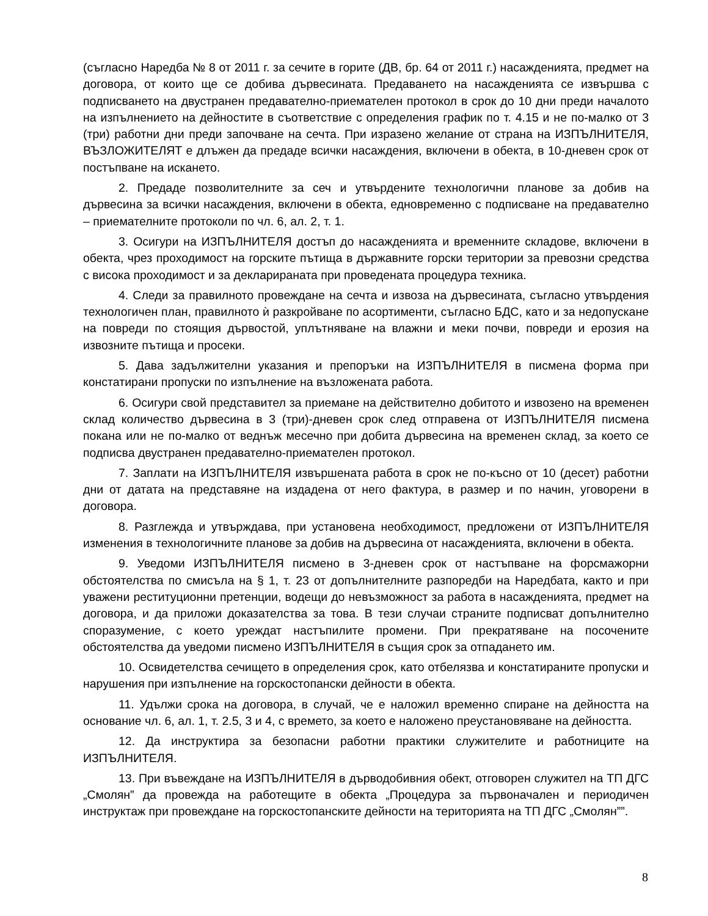(съгласно Наредба № 8 от 2011 г. за сечите в горите (ДВ, бр. 64 от 2011 г.) насажденията, предмет на договора, от които ще се добива дървесината. Предаването на насажденията се извършва с подписването на двустранен предавателно-приемателен протокол в срок до 10 дни преди началото на изпълнението на дейностите в съответствие с определения график по т. 4.15 и не по-малко от 3 (три) работни дни преди започване на сечта. При изразено желание от страна на ИЗПЪЛНИТЕЛЯ, ВЪЗЛОЖИТЕЛЯТ е длъжен да предаде всички насаждения, включени в обекта, в 10-дневен срок от постъпване на искането.
2. Предаде позволителните за сеч и утвърдените технологични планове за добив на дървесина за всички насаждения, включени в обекта, едновременно с подписване на предавателно – приемателните протоколи по чл. 6, ал. 2, т. 1.
3. Осигури на ИЗПЪЛНИТЕЛЯ достъп до насажденията и временните складове, включени в обекта, чрез проходимост на горските пътища в държавните горски територии за превозни средства с висока проходимост и за декларираната при проведената процедура техника.
4. Следи за правилното провеждане на сечта и извоза на дървесината, съгласно утвърдения технологичен план, правилното ѝ разкройване по асортименти, съгласно БДС, като и за недопускане на повреди по стоящия дървостой, уплътняване на влажни и меки почви, повреди и ерозия на извозните пътища и просеки.
5. Дава задължителни указания и препоръки на ИЗПЪЛНИТЕЛЯ в писмена форма при констатирани пропуски по изпълнение на възложената работа.
6. Осигури свой представител за приемане на действително добитото и извозено на временен склад количество дървесина в 3 (три)-дневен срок след отправена от ИЗПЪЛНИТЕЛЯ писмена покана или не по-малко от веднъж месечно при добита дървесина на временен склад, за което се подписва двустранен предавателно-приемателен протокол.
7. Заплати на ИЗПЪЛНИТЕЛЯ извършената работа в срок не по-късно от 10 (десет) работни дни от датата на представяне на издадена от него фактура, в размер и по начин, уговорени в договора.
8. Разглежда и утвърждава, при установена необходимост, предложени от ИЗПЪЛНИТЕЛЯ изменения в технологичните планове за добив на дървесина от насажденията, включени в обекта.
9. Уведоми ИЗПЪЛНИТЕЛЯ писмено в 3-дневен срок от настъпване на форсмажорни обстоятелства по смисъла на § 1, т. 23 от допълнителните разпоредби на Наредбата, както и при уважени реституционни претенции, водещи до невъзможност за работа в насажденията, предмет на договора, и да приложи доказателства за това. В тези случаи страните подписват допълнително споразумение, с което уреждат настъпилите промени. При прекратяване на посочените обстоятелства да уведоми писмено ИЗПЪЛНИТЕЛЯ в същия срок за отпадането им.
10. Освидетелства сечището в определения срок, като отбелязва и констатираните пропуски и нарушения при изпълнение на горскостопански дейности в обекта.
11. Удължи срока на договора, в случай, че е наложил временно спиране на дейността на основание чл. 6, ал. 1, т. 2.5, 3 и 4, с времето, за което е наложено преустановяване на дейността.
12. Да инструктира за безопасни работни практики служителите и работниците на ИЗПЪЛНИТЕЛЯ.
13. При въвеждане на ИЗПЪЛНИТЕЛЯ в дърводобивния обект, отговорен служител на ТП ДГС „Смолян” да провежда на работещите в обекта „Процедура за първоначален и периодичен инструктаж при провеждане на горскостопанските дейности на територията на ТП ДГС „Смолян””.
8